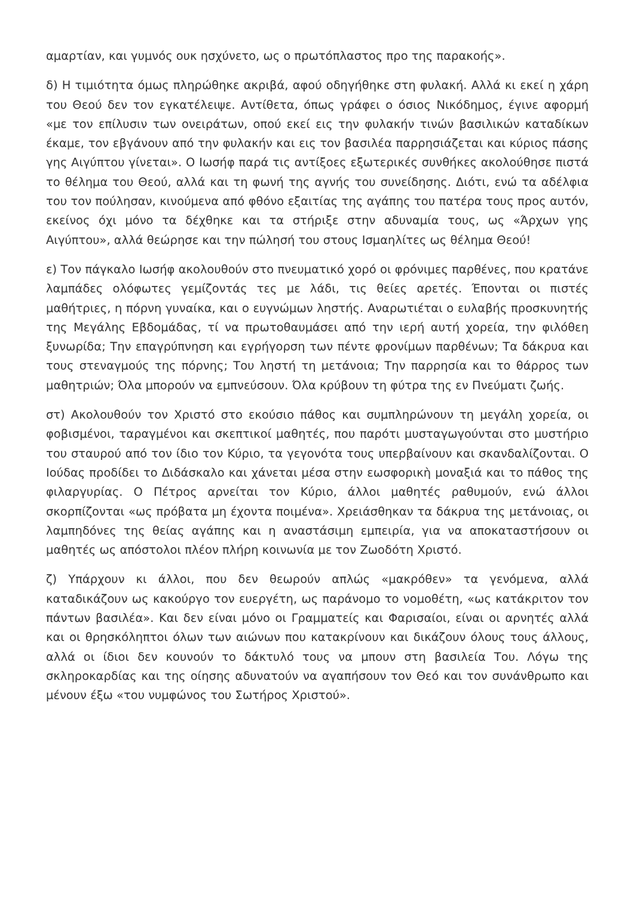αμαρτίαν, και γυμνός ουκ ησχύνετο, ως ο πρωτόπλαστος προ της παρακοής».
δ) Η τιμιότητα όμως πληρώθηκε ακριβά, αφού οδηγήθηκε στη φυλακή. Αλλά κι εκεί η χάρη του Θεού δεν τον εγκατέλειψε. Αντίθετα, όπως γράφει ο όσιος Νικόδημος, έγινε αφορμή «με τον επίλυσιν των ονειράτων, οπού εκεί εις την φυλακήν τινών βασιλικών καταδίκων έκαμε, τον εβγάνουν από την φυλακήν και εις τον βασιλέα παρρησιάζεται και κύριος πάσης γης Αιγύπτου γίνεται». Ο Ιωσήφ παρά τις αντίξοες εξωτερικές συνθήκες ακολούθησε πιστά το θέλημα του Θεού, αλλά και τη φωνή της αγνής του συνείδησης. Διότι, ενώ τα αδέλφια του τον πούλησαν, κινούμενα από φθόνο εξαιτίας της αγάπης του πατέρα τους προς αυτόν, εκείνος όχι μόνο τα δέχθηκε και τα στήριξε στην αδυναμία τους, ως «Άρχων γης Αιγύπτου», αλλά θεώρησε και την πώλησή του στους Ισμαηλίτες ως θέλημα Θεού!
ε) Τον πάγκαλο Ιωσήφ ακολουθούν στο πνευματικό χορό οι φρόνιμες παρθένες, που κρατάνε λαμπάδες ολόφωτες γεμίζοντάς τες με λάδι, τις θείες αρετές. Έπονται οι πιστές μαθήτριες, η πόρνη γυναίκα, και ο ευγνώμων ληστής. Αναρωτιέται ο ευλαβής προσκυνητής της Μεγάλης Εβδομάδας, τί να πρωτοθαυμάσει από την ιερή αυτή χορεία, την φιλόθεη ξυνωρίδα; Την επαγρύπνηση και εγρήγορση των πέντε φρονίμων παρθένων; Τα δάκρυα και τους στεναγμούς της πόρνης; Του ληστή τη μετάνοια; Την παρρησία και το θάρρος των μαθητριών; Όλα μπορούν να εμπνεύσουν. Όλα κρύβουν τη φύτρα της εν Πνεύματι ζωής.
στ) Ακολουθούν τον Χριστό στο εκούσιο πάθος και συμπληρώνουν τη μεγάλη χορεία, οι φοβισμένοι, ταραγμένοι και σκεπτικοί μαθητές, που παρότι μυσταγωγούνται στο μυστήριο του σταυρού από τον ίδιο τον Κύριο, τα γεγονότα τους υπερβαίνουν και σκανδαλίζονται. Ο Ιούδας προδίδει το Διδάσκαλο και χάνεται μέσα στην εωσφορικὴ μοναξιά και το πάθος της φιλαργυρίας. Ο Πέτρος αρνείται τον Κύριο, άλλοι μαθητές ραθυμούν, ενώ άλλοι σκορπίζονται «ως πρόβατα μη έχοντα ποιμένα». Χρειάσθηκαν τα δάκρυα της μετάνοιας, οι λαμπηδόνες της θείας αγάπης και η αναστάσιμη εμπειρία, για να αποκαταστήσουν οι μαθητές ως απόστολοι πλέον πλήρη κοινωνία με τον Ζωοδότη Χριστό.
ζ) Υπάρχουν κι άλλοι, που δεν θεωρούν απλώς «μακρόθεν» τα γενόμενα, αλλά καταδικάζουν ως κακούργο τον ευεργέτη, ως παράνομο το νομοθέτη, «ως κατάκριτον τον πάντων βασιλέα». Και δεν είναι μόνο οι Γραμματείς και Φαρισαίοι, είναι οι αρνητές αλλά και οι θρησκόληπτοι όλων των αιώνων που κατακρίνουν και δικάζουν όλους τους άλλους, αλλά οι ίδιοι δεν κουνούν το δάκτυλό τους να μπουν στη βασιλεία Του. Λόγω της σκληροκαρδίας και της οίησης αδυνατούν να αγαπήσουν τον Θεό και τον συνάνθρωπο και μένουν έξω «του νυμφώνος του Σωτήρος Χριστού».